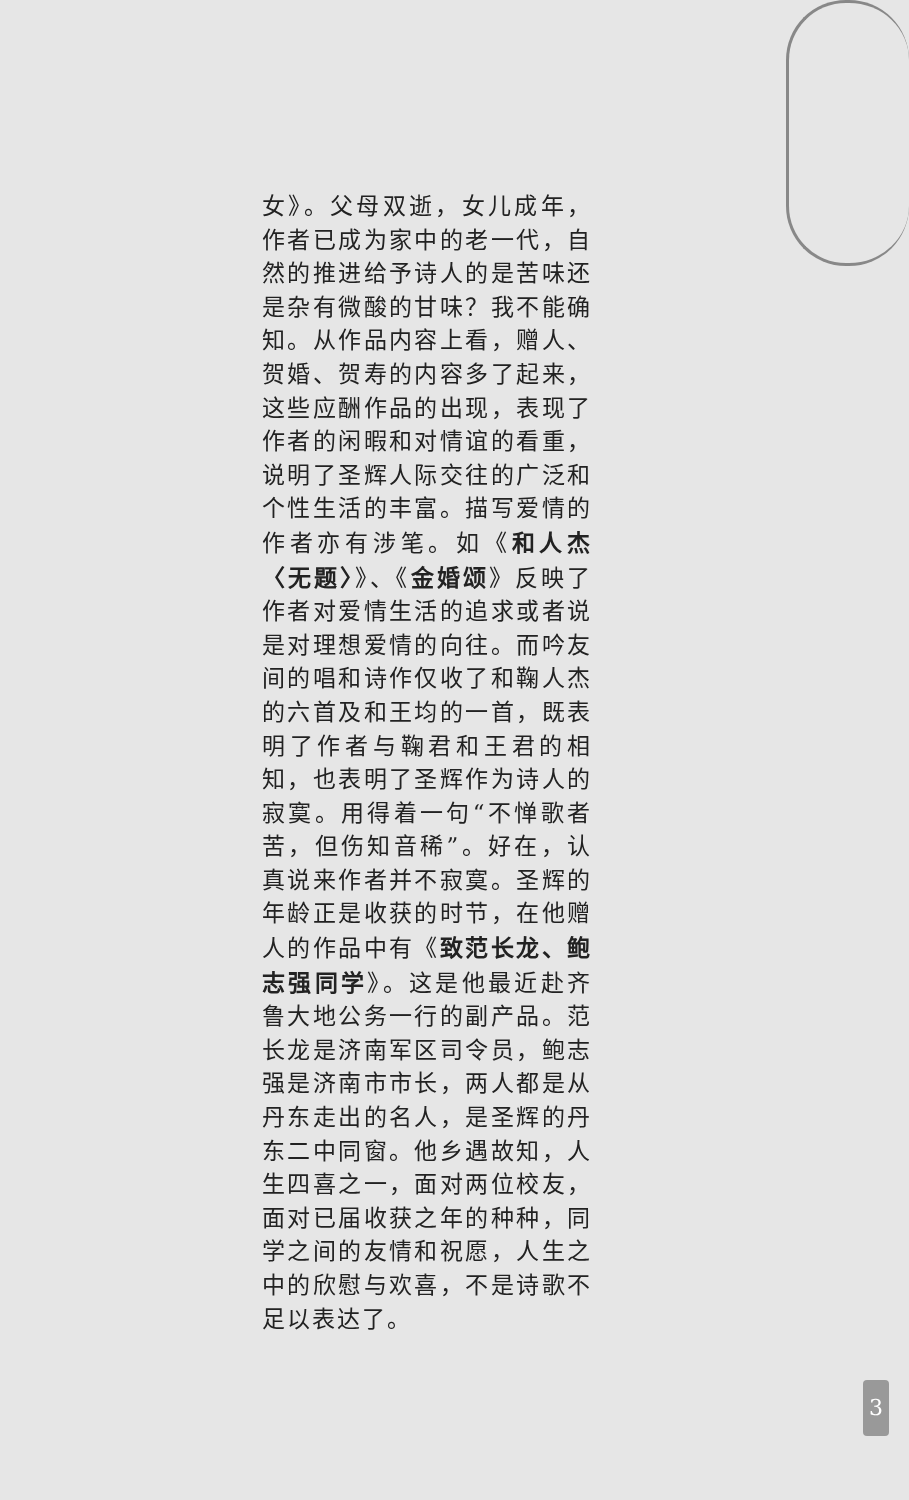女》。父母双逝，女儿成年，作者已成为家中的老一代，自然的推进给予诗人的是苦味还是杂有微酸的甘味？我不能确知。从作品内容上看，赠人、贺婚、贺寿的内容多了起来，这些应酬作品的出现，表现了作者的闲暇和对情谊的看重，说明了圣辉人际交往的广泛和个性生活的丰富。描写爱情的作者亦有涉笔。如《和人杰〈无题〉》、《金婚颂》反映了作者对爱情生活的追求或者说是对理想爱情的向往。而吟友间的唱和诗作仅收了和鞠人杰的六首及和王均的一首，既表明了作者与鞠君和王君的相知，也表明了圣辉作为诗人的寂寞。用得着一句“不惮歌者苦，但伤知音稀”。好在，认真说来作者并不寂寞。圣辉的年龄正是收获的时节，在他赠人的作品中有《致范长龙、鲍志强同学》。这是他最近赴齐鲁大地公务一行的副产品。范长龙是济南军区司令员，鲍志强是济南市市长，两人都是从丹东走出的名人，是圣辉的丹东二中同窗。他乡遇故知，人生四喜之一，面对两位校友，面对已届收获之年的种种，同学之间的友情和祝愿，人生之中的欣慰与欢喜，不是诗歌不足以表达了。
3